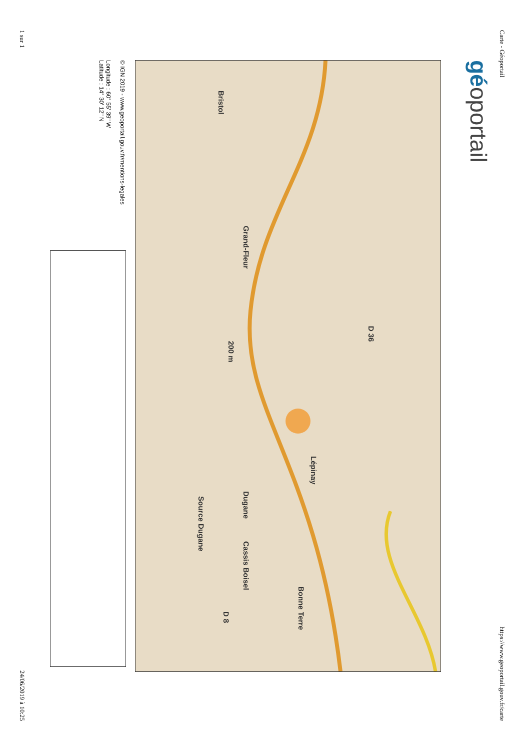Carte - Géoportail https://www.geoportail.gouv.fr/carte
géoportail
Bristol
Grand-Fleur
Lépinay
Dugane
Bonne Terre
Cassis Boisel
D 36
D 8
Source Dugane
200 m
© IGN 2019 - www.geoportail.gouv.fr/mentions-legales
Longitude : 60° 55' 39" W
Latitude : 14° 30' 12" N
1 sur 1 24/06/2019 à 10:25